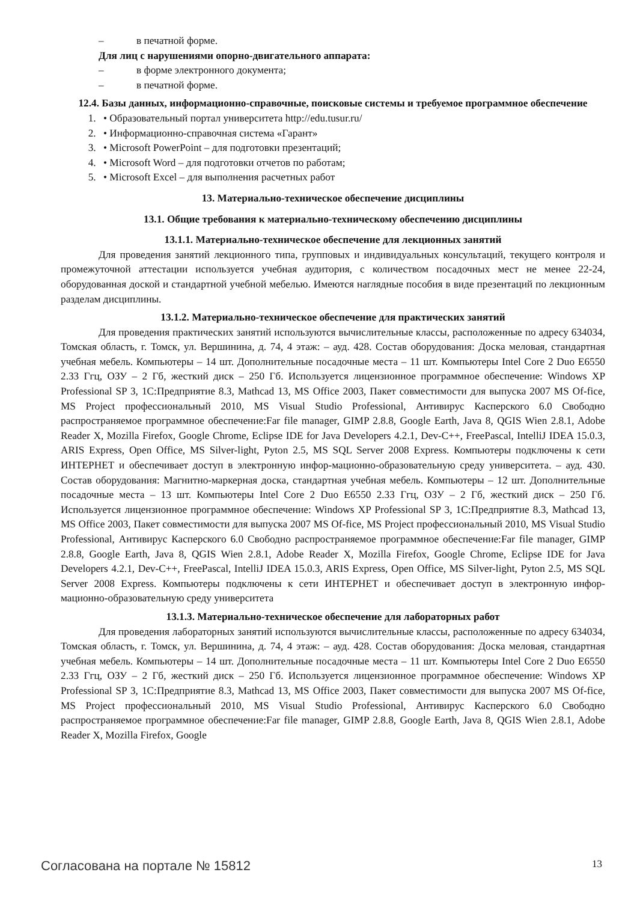– в печатной форме.
Для лиц с нарушениями опорно-двигательного аппарата:
– в форме электронного документа;
– в печатной форме.
12.4. Базы данных, информационно-справочные, поисковые системы и требуемое программное обеспечение
1. • Образовательный портал университета http://edu.tusur.ru/
2. • Информационно-справочная система «Гарант»
3. • Microsoft PowerPoint – для подготовки презентаций;
4. • Microsoft Word – для подготовки отчетов по работам;
5. • Microsoft Excel – для выполнения расчетных работ
13. Материально-техническое обеспечение дисциплины
13.1. Общие требования к материально-техническому обеспечению дисциплины
13.1.1. Материально-техническое обеспечение для лекционных занятий
Для проведения занятий лекционного типа, групповых и индивидуальных консультаций, текущего контроля и промежуточной аттестации используется учебная аудитория, с количеством посадочных мест не менее 22-24, оборудованная доской и стандартной учебной мебелью. Имеются наглядные пособия в виде презентаций по лекционным разделам дисциплины.
13.1.2. Материально-техническое обеспечение для практических занятий
Для проведения практических занятий используются вычислительные классы, расположенные по адресу 634034, Томская область, г. Томск, ул. Вершинина, д. 74, 4 этаж: – ауд. 428. Состав оборудования: Доска меловая, стандартная учебная мебель. Компьютеры – 14 шт. Дополнительные посадочные места – 11 шт. Компьютеры Intel Core 2 Duo E6550 2.33 Ггц, ОЗУ – 2 Гб, жесткий диск – 250 Гб. Используется лицензионное программное обеспечение: Windows XP Professional SP 3, 1С:Предприятие 8.3, Mathcad 13, MS Office 2003, Пакет совместимости для выпуска 2007 MS Of-fice, MS Project профессиональный 2010, MS Visual Studio Professional, Антивирус Касперского 6.0 Свободно распространяемое программное обеспечение:Far file manager, GIMP 2.8.8, Google Earth, Java 8, QGIS Wien 2.8.1, Adobe Reader X, Mozilla Firefox, Google Chrome, Eclipse IDE for Java Developers 4.2.1, Dev-C++, FreePascal, IntelliJ IDEA 15.0.3, ARIS Express, Open Office, MS Silver-light, Pyton 2.5, MS SQL Server 2008 Express. Компьютеры подключены к сети ИНТЕРНЕТ и обеспечивает доступ в электронную инфор-мационно-образовательную среду университета. – ауд. 430. Состав оборудования: Магнитно-маркерная доска, стандартная учебная мебель. Компьютеры – 12 шт. Дополнительные посадочные места – 13 шт. Компьютеры Intel Core 2 Duo E6550 2.33 Ггц, ОЗУ – 2 Гб, жесткий диск – 250 Гб. Используется лицензионное программное обеспечение: Windows XP Professional SP 3, 1С:Предприятие 8.3, Mathcad 13, MS Office 2003, Пакет совместимости для выпуска 2007 MS Of-fice, MS Project профессиональный 2010, MS Visual Studio Professional, Антивирус Касперского 6.0 Свободно распространяемое программное обеспечение:Far file manager, GIMP 2.8.8, Google Earth, Java 8, QGIS Wien 2.8.1, Adobe Reader X, Mozilla Firefox, Google Chrome, Eclipse IDE for Java Developers 4.2.1, Dev-C++, FreePascal, IntelliJ IDEA 15.0.3, ARIS Express, Open Office, MS Silver-light, Pyton 2.5, MS SQL Server 2008 Express. Компьютеры подключены к сети ИНТЕРНЕТ и обеспечивает доступ в электронную инфор-мационно-образовательную среду университета
13.1.3. Материально-техническое обеспечение для лабораторных работ
Для проведения лабораторных занятий используются вычислительные классы, расположенные по адресу 634034, Томская область, г. Томск, ул. Вершинина, д. 74, 4 этаж: – ауд. 428. Состав оборудования: Доска меловая, стандартная учебная мебель. Компьютеры – 14 шт. Дополнительные посадочные места – 11 шт. Компьютеры Intel Core 2 Duo E6550 2.33 Ггц, ОЗУ – 2 Гб, жесткий диск – 250 Гб. Используется лицензионное программное обеспечение: Windows XP Professional SP 3, 1С:Предприятие 8.3, Mathcad 13, MS Office 2003, Пакет совместимости для выпуска 2007 MS Of-fice, MS Project профессиональный 2010, MS Visual Studio Professional, Антивирус Касперского 6.0 Свободно распространяемое программное обеспечение:Far file manager, GIMP 2.8.8, Google Earth, Java 8, QGIS Wien 2.8.1, Adobe Reader X, Mozilla Firefox, Google
Согласована на портале № 15812 13